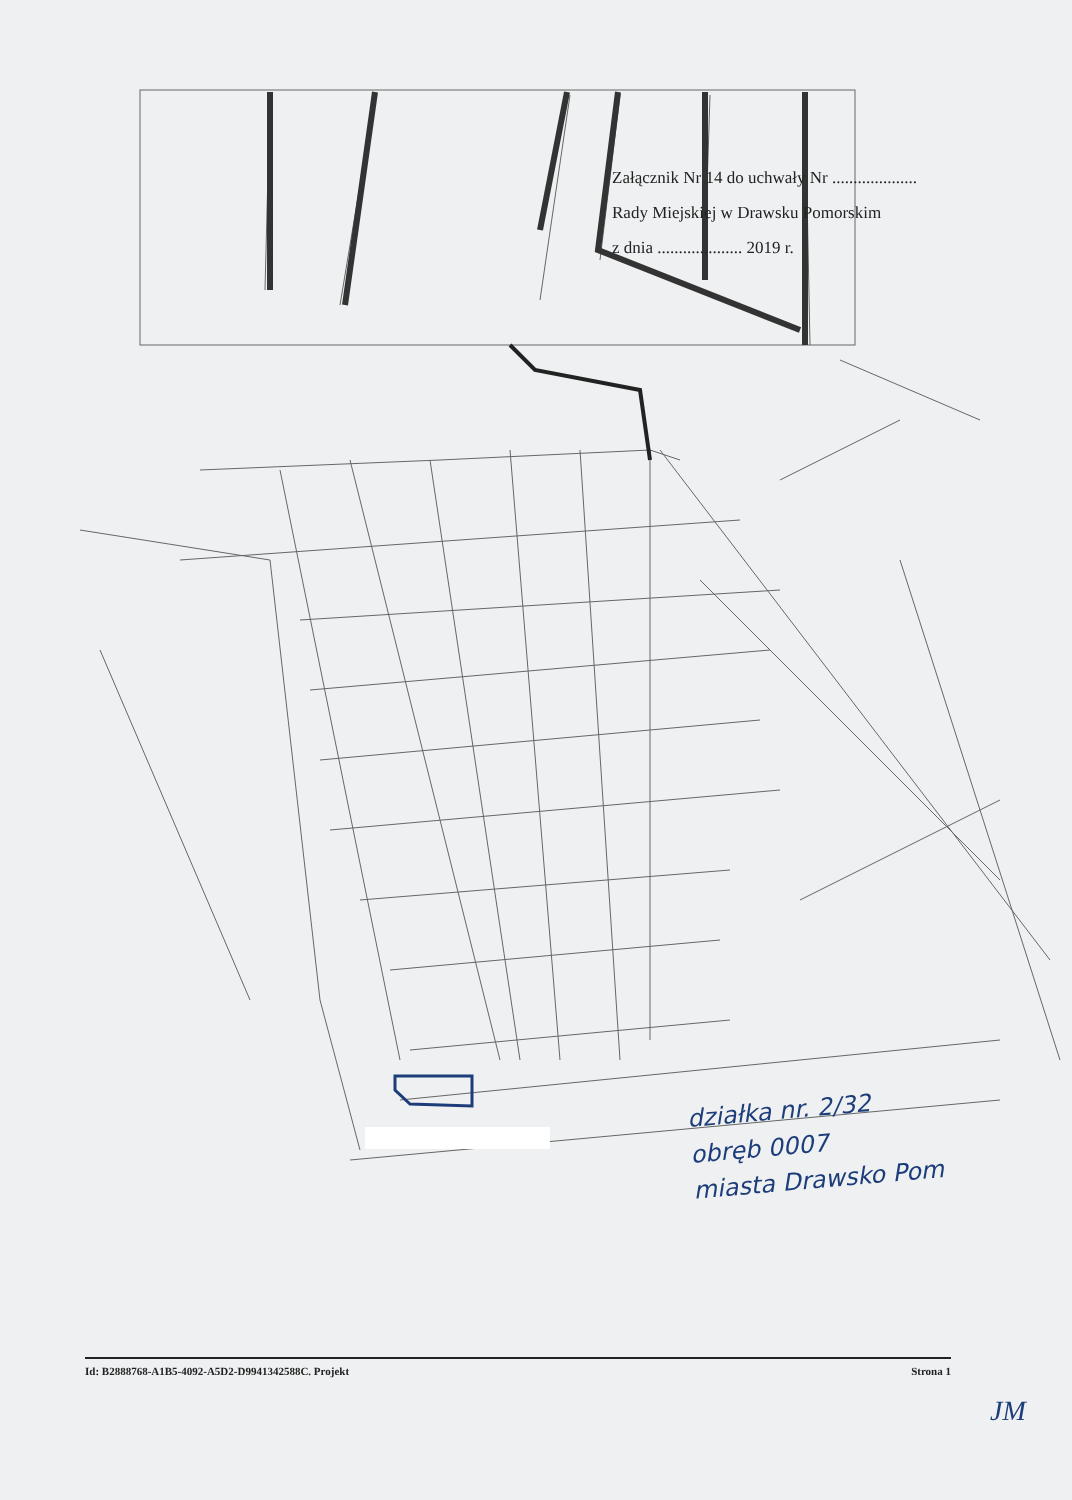Załącznik Nr 14 do uchwały Nr ....................
Rady Miejskiej w Drawsku Pomorskim
z dnia .................... 2019 r.
działka nr. 2/32
obręb 0007
miasta Drawsko Pom
Id: B2888768-A1B5-4092-A5D2-D9941342588C. Projekt Strona 1
JM